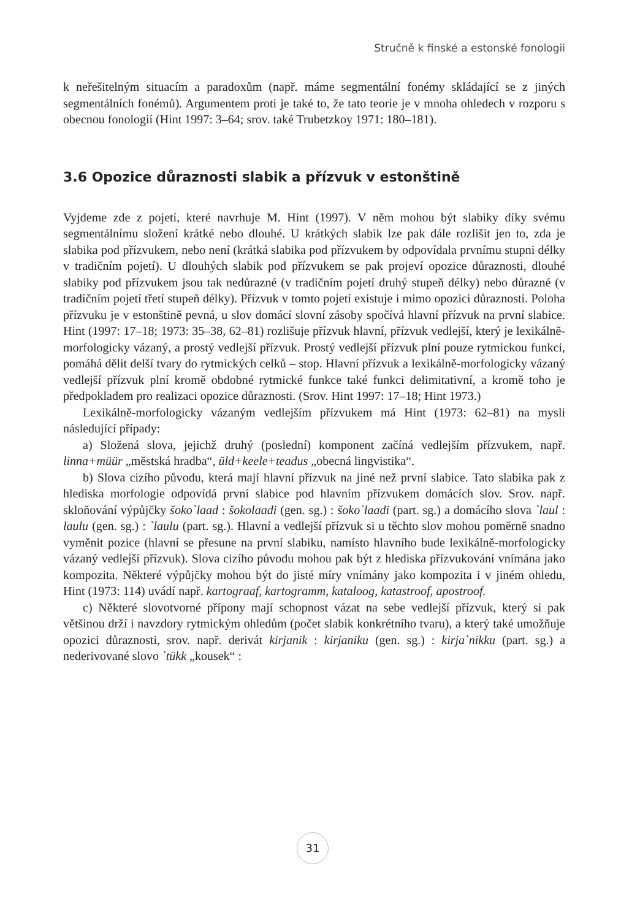Stručně k finské a estonské fonologii
k neřešitelným situacím a paradoxům (např. máme segmentální fonémy skládající se z jiných segmentálních fonémů). Argumentem proti je také to, že tato teorie je v mnoha ohledech v rozporu s obecnou fonologií (Hint 1997: 3–64; srov. také Trubetzkoy 1971: 180–181).
3.6 Opozice důraznosti slabik a přízvuk v estonštině
Vyjdeme zde z pojetí, které navrhuje M. Hint (1997). V něm mohou být slabiky díky svému segmentálnímu složení krátké nebo dlouhé. U krátkých slabik lze pak dále rozlišit jen to, zda je slabika pod přízvukem, nebo není (krátká slabika pod přízvukem by odpovídala prvnímu stupni délky v tradičním pojetí). U dlouhých slabik pod přízvukem se pak projeví opozice důraznosti, dlouhé slabiky pod přízvukem jsou tak nedůrazné (v tradičním pojetí druhý stupeň délky) nebo důrazné (v tradičním pojetí třetí stupeň délky). Přízvuk v tomto pojetí existuje i mimo opozici důraznosti. Poloha přízvuku je v estonštině pevná, u slov domácí slovní zásoby spočívá hlavní přízvuk na první slabice. Hint (1997: 17–18; 1973: 35–38, 62–81) rozlišuje přízvuk hlavní, přízvuk vedlejší, který je lexikálně-morfologicky vázaný, a prostý vedlejší přízvuk. Prostý vedlejší přízvuk plní pouze rytmickou funkci, pomáhá dělit delší tvary do rytmických celků – stop. Hlavní přízvuk a lexikálně-morfologicky vázaný vedlejší přízvuk plní kromě obdobné rytmické funkce také funkci delimitativní, a kromě toho je předpokladem pro realizaci opozice důraznosti. (Srov. Hint 1997: 17–18; Hint 1973.)
Lexikálně-morfologicky vázaným vedlejším přízvukem má Hint (1973: 62–81) na mysli následující případy:
a) Složená slova, jejichž druhý (poslední) komponent začíná vedlejším přízvukem, např. linna+müür „městská hradba“, üld+keele+teadus „obecná lingvistika“.
b) Slova cizího původu, která mají hlavní přízvuk na jiné než první slabice. Tato slabika pak z hlediska morfologie odpovídá první slabice pod hlavním přízvukem domácích slov. Srov. např. skloňování výpůjčky šoko`laad : šokolaadi (gen. sg.) : šoko`laadi (part. sg.) a domácího slova `laul : laulu (gen. sg.) : `laulu (part. sg.). Hlavní a vedlejší přízvuk si u těchto slov mohou poměrně snadno vyměnit pozice (hlavní se přesune na první slabiku, namísto hlavního bude lexikálně-morfologicky vázaný vedlejší přízvuk). Slova cizího původu mohou pak být z hlediska přízvukování vnímána jako kompozita. Některé výpůjčky mohou být do jisté míry vnímány jako kompozita i v jiném ohledu, Hint (1973: 114) uvádí např. kartograaf, kartogramm, kataloog, katastroof, apostroof.
c) Některé slovotvorné přípony mají schopnost vázat na sebe vedlejší přízvuk, který si pak většinou drží i navzdory rytmickým ohledům (počet slabik konkrétního tvaru), a který také umožňuje opozici důraznosti, srov. např. derivát kirjanik : kirjaniku (gen. sg.) : kirja`nikku (part. sg.) a nederivované slovo `tükk „kousek“ :
31